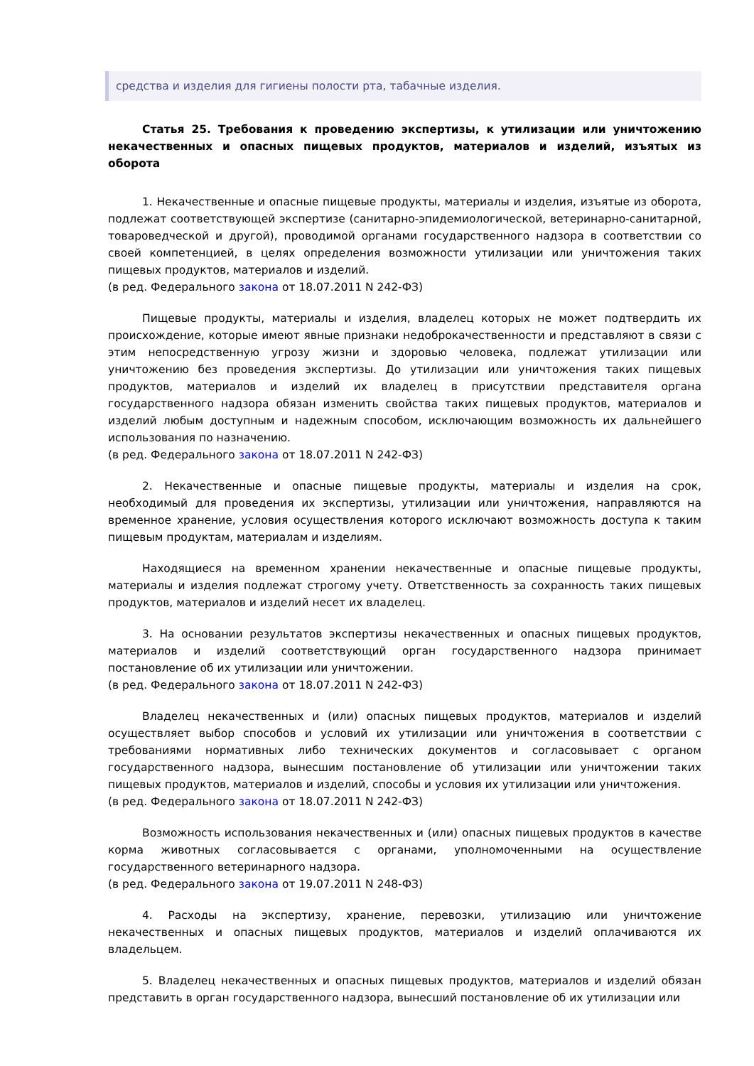средства и изделия для гигиены полости рта, табачные изделия.
Статья 25. Требования к проведению экспертизы, к утилизации или уничтожению некачественных и опасных пищевых продуктов, материалов и изделий, изъятых из оборота
1. Некачественные и опасные пищевые продукты, материалы и изделия, изъятые из оборота, подлежат соответствующей экспертизе (санитарно-эпидемиологической, ветеринарно-санитарной, товароведческой и другой), проводимой органами государственного надзора в соответствии со своей компетенцией, в целях определения возможности утилизации или уничтожения таких пищевых продуктов, материалов и изделий.
(в ред. Федерального закона от 18.07.2011 N 242-ФЗ)
Пищевые продукты, материалы и изделия, владелец которых не может подтвердить их происхождение, которые имеют явные признаки недоброкачественности и представляют в связи с этим непосредственную угрозу жизни и здоровью человека, подлежат утилизации или уничтожению без проведения экспертизы. До утилизации или уничтожения таких пищевых продуктов, материалов и изделий их владелец в присутствии представителя органа государственного надзора обязан изменить свойства таких пищевых продуктов, материалов и изделий любым доступным и надежным способом, исключающим возможность их дальнейшего использования по назначению.
(в ред. Федерального закона от 18.07.2011 N 242-ФЗ)
2. Некачественные и опасные пищевые продукты, материалы и изделия на срок, необходимый для проведения их экспертизы, утилизации или уничтожения, направляются на временное хранение, условия осуществления которого исключают возможность доступа к таким пищевым продуктам, материалам и изделиям.
Находящиеся на временном хранении некачественные и опасные пищевые продукты, материалы и изделия подлежат строгому учету. Ответственность за сохранность таких пищевых продуктов, материалов и изделий несет их владелец.
3. На основании результатов экспертизы некачественных и опасных пищевых продуктов, материалов и изделий соответствующий орган государственного надзора принимает постановление об их утилизации или уничтожении.
(в ред. Федерального закона от 18.07.2011 N 242-ФЗ)
Владелец некачественных и (или) опасных пищевых продуктов, материалов и изделий осуществляет выбор способов и условий их утилизации или уничтожения в соответствии с требованиями нормативных либо технических документов и согласовывает с органом государственного надзора, вынесшим постановление об утилизации или уничтожении таких пищевых продуктов, материалов и изделий, способы и условия их утилизации или уничтожения.
(в ред. Федерального закона от 18.07.2011 N 242-ФЗ)
Возможность использования некачественных и (или) опасных пищевых продуктов в качестве корма животных согласовывается с органами, уполномоченными на осуществление государственного ветеринарного надзора.
(в ред. Федерального закона от 19.07.2011 N 248-ФЗ)
4. Расходы на экспертизу, хранение, перевозки, утилизацию или уничтожение некачественных и опасных пищевых продуктов, материалов и изделий оплачиваются их владельцем.
5. Владелец некачественных и опасных пищевых продуктов, материалов и изделий обязан представить в орган государственного надзора, вынесший постановление об их утилизации или